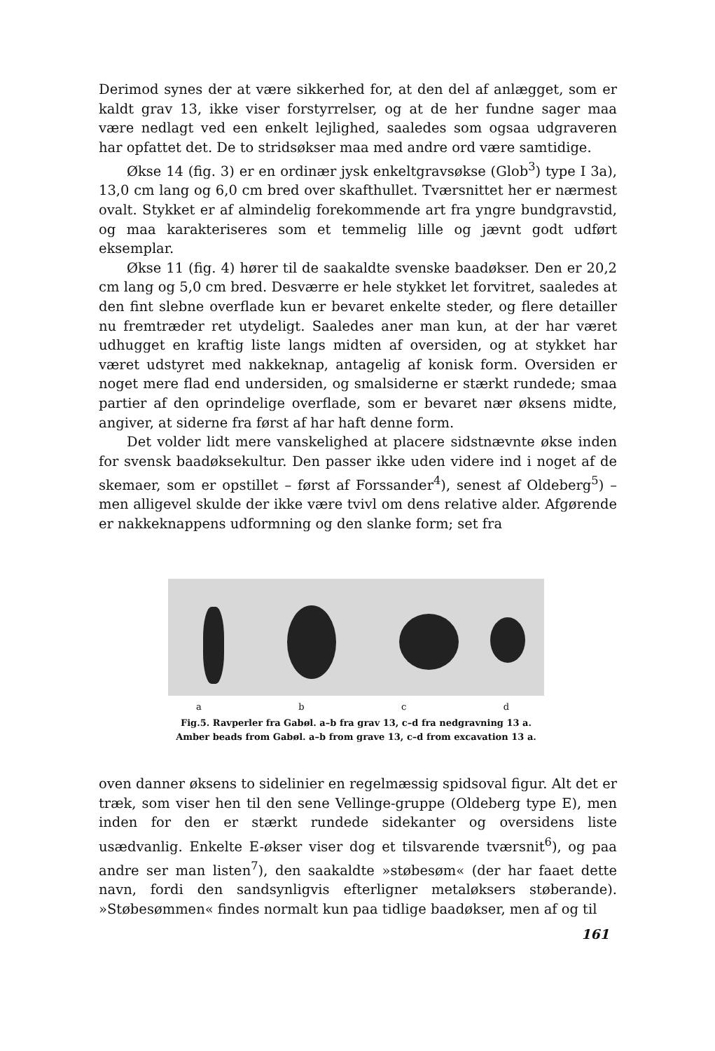Derimod synes der at være sikkerhed for, at den del af anlægget, som er kaldt grav 13, ikke viser forstyrrelser, og at de her fundne sager maa være nedlagt ved een enkelt lejlighed, saaledes som ogsaa udgraveren har opfattet det. De to stridsøkser maa med andre ord være samtidige.
Økse 14 (fig. 3) er en ordinær jysk enkeltgravsøkse (Glob<sup>3</sup>) type I 3a), 13,0 cm lang og 6,0 cm bred over skafthullet. Tværsnittet her er nærmest ovalt. Stykket er af almindelig forekommende art fra yngre bundgravstid, og maa karakteriseres som et temmelig lille og jævnt godt udført eksemplar.
Økse 11 (fig. 4) hører til de saakaldte svenske baadøkser. Den er 20,2 cm lang og 5,0 cm bred. Desværre er hele stykket let forvitret, saaledes at den fint slebne overflade kun er bevaret enkelte steder, og flere detailler nu fremtræder ret utydeligt. Saaledes aner man kun, at der har været udhugget en kraftig liste langs midten af oversiden, og at stykket har været udstyret med nakkeknap, antagelig af konisk form. Oversiden er noget mere flad end undersiden, og smalsiderne er stærkt rundede; smaa partier af den oprindelige overflade, som er bevaret nær øksens midte, angiver, at siderne fra først af har haft denne form.
Det volder lidt mere vanskelighed at placere sidstnævnte økse inden for svensk baadøksekultur. Den passer ikke uden videre ind i noget af de skemaer, som er opstillet – først af Forssander<sup>4</sup>), senest af Oldeberg<sup>5</sup>) – men alligevel skulde der ikke være tvivl om dens relative alder. Afgørende er nakkeknappens udformning og den slanke form; set fra
a b c d
Fig.5. Ravperler fra Gabøl. a–b fra grav 13, c–d fra nedgravning 13 a.
Amber beads from Gabøl. a–b from grave 13, c–d from excavation 13 a.
oven danner øksens to sidelinier en regelmæssig spidsoval figur. Alt det er træk, som viser hen til den sene Vellinge-gruppe (Oldeberg type E), men inden for den er stærkt rundede sidekanter og oversidens liste usædvanlig. Enkelte E-økser viser dog et tilsvarende tværsnit<sup>6</sup>), og paa andre ser man listen<sup>7</sup>), den saakaldte »støbesøm« (der har faaet dette navn, fordi den sandsynligvis efterligner metaløksers støberande). »Støbesømmen« findes normalt kun paa tidlige baadøkser, men af og til
161